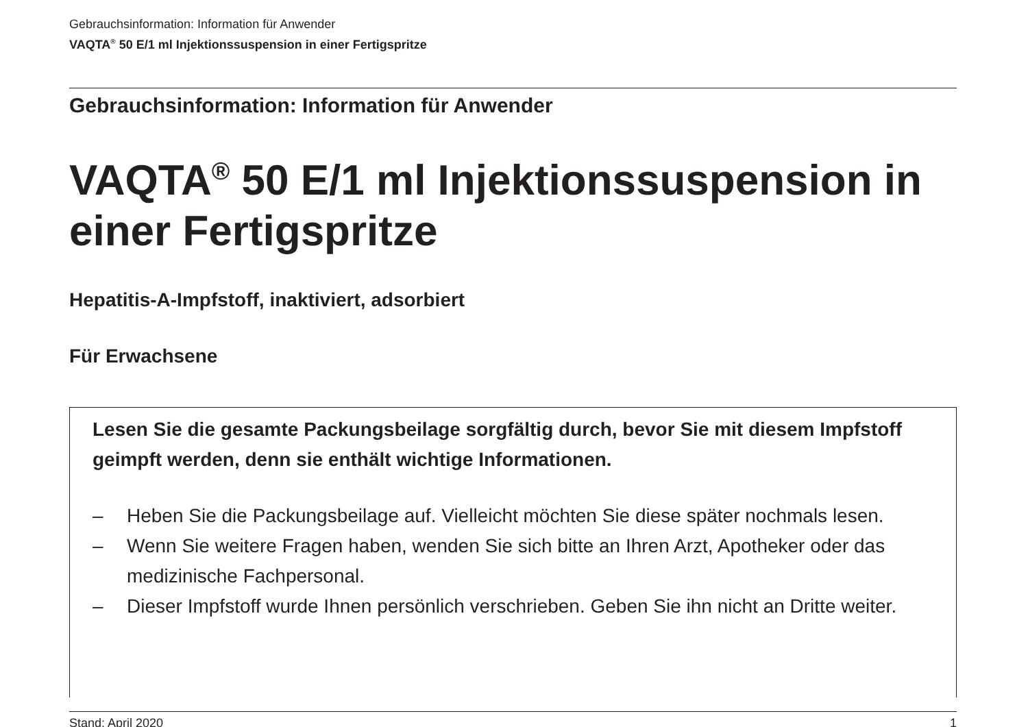Gebrauchsinformation: Information für Anwender
VAQTA<sup>®</sup> 50 E/1 ml Injektionssuspension in einer Fertigspritze
Gebrauchsinformation: Information für Anwender
VAQTA<sup>®</sup> 50 E/1 ml Injektionssuspension in einer Fertigspritze
Hepatitis-A-Impfstoff, inaktiviert, adsorbiert
Für Erwachsene
Lesen Sie die gesamte Packungsbeilage sorgfältig durch, bevor Sie mit diesem Impfstoff geimpft werden, denn sie enthält wichtige Informationen.
– Heben Sie die Packungsbeilage auf. Vielleicht möchten Sie diese später nochmals lesen.
– Wenn Sie weitere Fragen haben, wenden Sie sich bitte an Ihren Arzt, Apotheker oder das medizinische Fachpersonal.
– Dieser Impfstoff wurde Ihnen persönlich verschrieben. Geben Sie ihn nicht an Dritte weiter.
Stand: April 2020 1